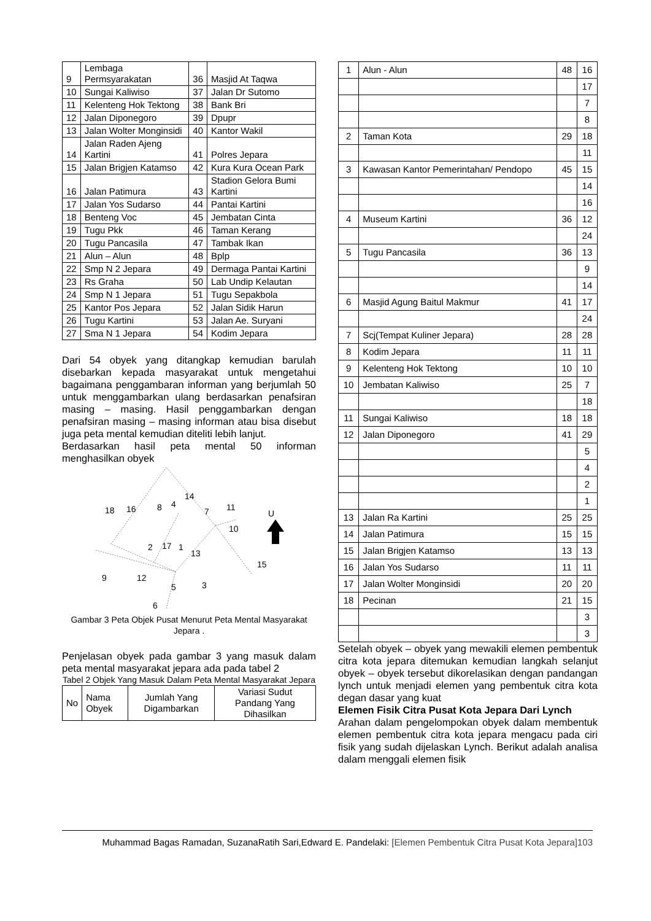| 9 | Lembaga Permsyarakatan | 36 | Masjid At Taqwa |
| 10 | Sungai Kaliwiso | 37 | Jalan Dr Sutomo |
| 11 | Kelenteng Hok Tektong | 38 | Bank Bri |
| 12 | Jalan Diponegoro | 39 | Dpupr |
| 13 | Jalan Wolter Monginsidi | 40 | Kantor Wakil |
| 14 | Jalan Raden Ajeng Kartini | 41 | Polres Jepara |
| 15 | Jalan Brigjen Katamso | 42 | Kura Kura Ocean Park |
| 16 | Jalan Patimura | 43 | Stadion Gelora Bumi Kartini |
| 17 | Jalan Yos Sudarso | 44 | Pantai Kartini |
| 18 | Benteng Voc | 45 | Jembatan Cinta |
| 19 | Tugu Pkk | 46 | Taman Kerang |
| 20 | Tugu Pancasila | 47 | Tambak Ikan |
| 21 | Alun – Alun | 48 | Bplp |
| 22 | Smp N 2 Jepara | 49 | Dermaga Pantai Kartini |
| 23 | Rs Graha | 50 | Lab Undip Kelautan |
| 24 | Smp N 1 Jepara | 51 | Tugu Sepakbola |
| 25 | Kantor Pos Jepara | 52 | Jalan Sidik Harun |
| 26 | Tugu Kartini | 53 | Jalan Ae. Suryani |
| 27 | Sma N 1 Jepara | 54 | Kodim Jepara |
Dari 54 obyek yang ditangkap kemudian barulah disebarkan kepada masyarakat untuk mengetahui bagaimana penggambaran informan yang berjumlah 50 untuk menggambarkan ulang berdasarkan penafsiran masing – masing. Hasil penggambarkan dengan penafsiran masing – masing informan atau bisa disebut juga peta mental kemudian diteliti lebih lanjut.
Berdasarkan hasil peta mental 50 informan menghasilkan obyek
18
16
8
4
14
7
11
10
2
17
1
13
15
9
12
5
3
6
U
Gambar 3 Peta Objek Pusat Menurut Peta Mental Masyarakat Jepara .
Penjelasan obyek pada gambar 3 yang masuk dalam peta mental masyarakat jepara ada pada tabel 2
Tabel 2 Objek Yang Masuk Dalam Peta Mental Masyarakat Jepara
| No | Nama Obyek | Jumlah Yang Digambarkan | Variasi Sudut Pandang Yang Dihasilkan |
| --- | --- | --- | --- |
| 1 | Alun - Alun | 48 | 16 |
| | | | 17 |
| | | | 7 |
| | | | 8 |
| 2 | Taman Kota | 29 | 18 |
| | | | 11 |
| 3 | Kawasan Kantor Pemerintahan/ Pendopo | 45 | 15 |
| | | | 14 |
| | | | 16 |
| 4 | Museum Kartini | 36 | 12 |
| | | | 24 |
| 5 | Tugu Pancasila | 36 | 13 |
| | | | 9 |
| | | | 14 |
| 6 | Masjid Agung Baitul Makmur | 41 | 17 |
| | | | 24 |
| 7 | Scj(Tempat Kuliner Jepara) | 28 | 28 |
| 8 | Kodim Jepara | 11 | 11 |
| 9 | Kelenteng Hok Tektong | 10 | 10 |
| 10 | Jembatan Kaliwiso | 25 | 7 |
| | | | 18 |
| 11 | Sungai Kaliwiso | 18 | 18 |
| 12 | Jalan Diponegoro | 41 | 29 |
| | | | 5 |
| | | | 4 |
| | | | 2 |
| | | | 1 |
| 13 | Jalan Ra Kartini | 25 | 25 |
| 14 | Jalan Patimura | 15 | 15 |
| 15 | Jalan Brigjen Katamso | 13 | 13 |
| 16 | Jalan Yos Sudarso | 11 | 11 |
| 17 | Jalan Wolter Monginsidi | 20 | 20 |
| 18 | Pecinan | 21 | 15 |
| | | | 3 |
| | | | 3 |
Setelah obyek – obyek yang mewakili elemen pembentuk citra kota jepara ditemukan kemudian langkah selanjut obyek – obyek tersebut dikorelasikan dengan pandangan lynch untuk menjadi elemen yang pembentuk citra kota degan dasar yang kuat
Elemen Fisik Citra Pusat Kota Jepara Dari Lynch
Arahan dalam pengelompokan obyek dalam membentuk elemen pembentuk citra kota jepara mengacu pada ciri fisik yang sudah dijelaskan Lynch. Berikut adalah analisa dalam menggali elemen fisik
Muhammad Bagas Ramadan, SuzanaRatih Sari,Edward E. Pandelaki: [Elemen Pembentuk Citra Pusat Kota Jepara]103